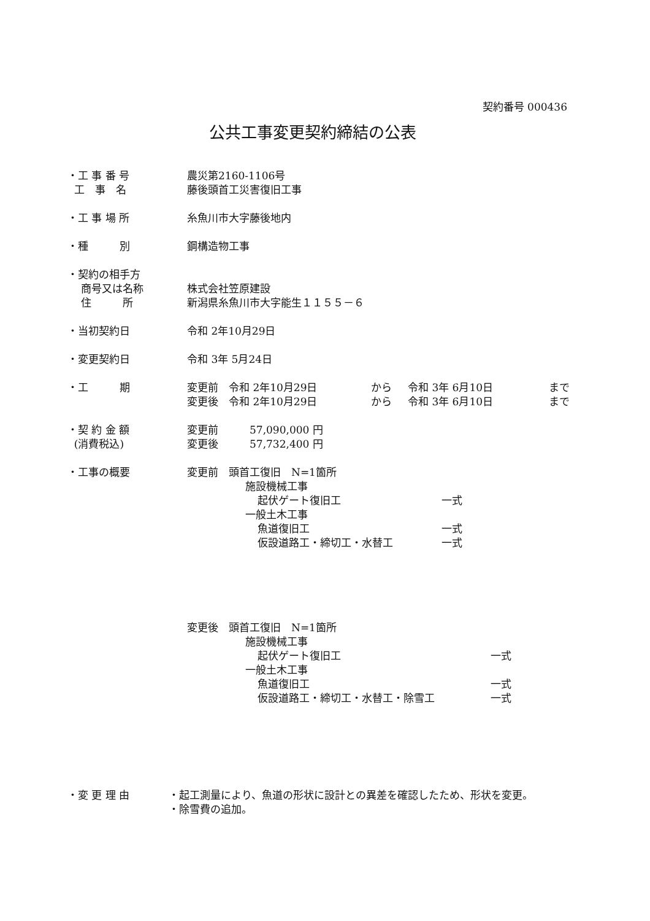契約番号 000436
公共工事変更契約締結の公表
・工 事 番 号 農災第2160-1106号
工　事　名 藤後頭首工災害復旧工事
・工 事 場 所 糸魚川市大字藤後地内
・種　　　別 鋼構造物工事
・契約の相手方
商号又は名称 株式会社笠原建設
住　　　所 新潟県糸魚川市大字能生１１５５－６
・当初契約日 令和 2年10月29日
・変更契約日 令和 3年 5月24日
・工　　　期 変更前　令和 2年10月29日 から 令和 3年 6月10日 まで
変更後　令和 2年10月29日 から 令和 3年 6月10日 まで
・契 約 金 額 変更前　　　57,090,000 円
(消費税込) 変更後　　　57,732,400 円
・工事の概要 変更前　頭首工復旧　N=1箇所
施設機械工事
起伏ゲート復旧工 一式
一般土木工事
魚道復旧工 一式
仮設道路工・締切工・水替工 一式
変更後　頭首工復旧　N=1箇所
施設機械工事
起伏ゲート復旧工 一式
一般土木工事
魚道復旧工 一式
仮設道路工・締切工・水替工・除雪工 一式
・変 更 理 由 ・起工測量により、魚道の形状に設計との異差を確認したため、形状を変更。
・除雪費の追加。